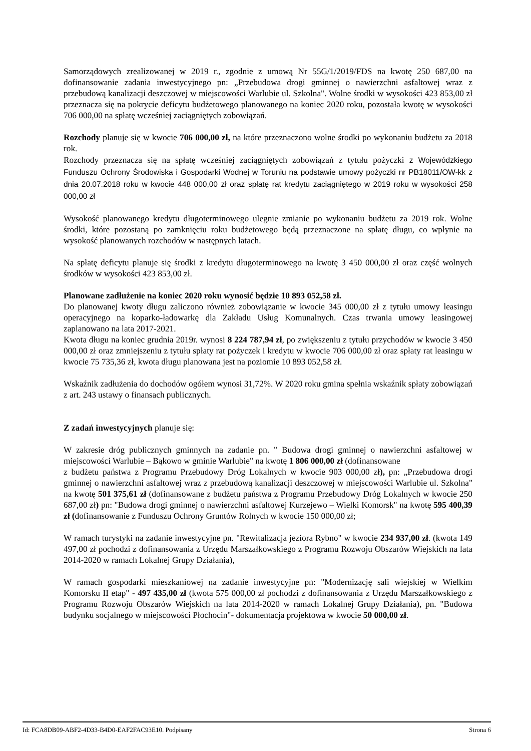Samorządowych zrealizowanej w 2019 r., zgodnie z umową Nr 55G/1/2019/FDS na kwotę 250 687,00 na dofinansowanie zadania inwestycyjnego pn: „Przebudowa drogi gminnej o nawierzchni asfaltowej wraz z przebudową kanalizacji deszczowej w miejscowości Warlubie ul. Szkolna". Wolne środki w wysokości 423 853,00 zł przeznacza się na pokrycie deficytu budżetowego planowanego na koniec 2020 roku, pozostała kwotę w wysokości 706 000,00 na spłatę wcześniej zaciągniętych zobowiązań.
Rozchody planuje się w kwocie 706 000,00 zł, na które przeznaczono wolne środki po wykonaniu budżetu za 2018 rok.
Rozchody przeznacza się na spłatę wcześniej zaciągniętych zobowiązań z tytułu pożyczki z Wojewódzkiego Funduszu Ochrony Środowiska i Gospodarki Wodnej w Toruniu na podstawie umowy pożyczki nr PB18011/OW-kk z dnia 20.07.2018 roku w kwocie 448 000,00 zł oraz spłatę rat kredytu zaciągniętego w 2019 roku w wysokości 258 000,00 zł
Wysokość planowanego kredytu długoterminowego ulegnie zmianie po wykonaniu budżetu za 2019 rok. Wolne środki, które pozostaną po zamknięciu roku budżetowego będą przeznaczone na spłatę długu, co wpłynie na wysokość planowanych rozchodów w następnych latach.
Na spłatę deficytu planuje się środki z kredytu długoterminowego na kwotę 3 450 000,00 zł oraz część wolnych środków w wysokości 423 853,00 zł.
Planowane zadłużenie na koniec 2020 roku wynosić będzie 10 893 052,58 zł.
Do planowanej kwoty długu zaliczono również zobowiązanie w kwocie 345 000,00 zł z tytułu umowy leasingu operacyjnego na koparko-ładowarkę dla Zakładu Usług Komunalnych. Czas trwania umowy leasingowej zaplanowano na lata 2017-2021.
Kwota długu na koniec grudnia 2019r. wynosi 8 224 787,94 zł, po zwiększeniu z tytułu przychodów w kwocie 3 450 000,00 zł oraz zmniejszeniu z tytułu spłaty rat pożyczek i kredytu w kwocie 706 000,00 zł oraz spłaty rat leasingu w kwocie 75 735,36 zł, kwota długu planowana jest na poziomie 10 893 052,58 zł.
Wskaźnik zadłużenia do dochodów ogółem wynosi 31,72%. W 2020 roku gmina spełnia wskaźnik spłaty zobowiązań z art. 243 ustawy o finansach publicznych.
Z zadań inwestycyjnych planuje się:
W zakresie dróg publicznych gminnych na zadanie pn. " Budowa drogi gminnej o nawierzchni asfaltowej w miejscowości Warlubie – Bąkowo w gminie Warlubie" na kwotę 1 806 000,00 zł (dofinansowane
z budżetu państwa z Programu Przebudowy Dróg Lokalnych w kwocie 903 000,00 zł), pn: „Przebudowa drogi gminnej o nawierzchni asfaltowej wraz z przebudową kanalizacji deszczowej w miejscowości Warlubie ul. Szkolna" na kwotę 501 375,61 zł (dofinansowane z budżetu państwa z Programu Przebudowy Dróg Lokalnych w kwocie 250 687,00 zł) pn: "Budowa drogi gminnej o nawierzchni asfaltowej Kurzejewo – Wielki Komorsk" na kwotę 595 400,39 zł (dofinansowanie z Funduszu Ochrony Gruntów Rolnych w kwocie 150 000,00 zł;
W ramach turystyki na zadanie inwestycyjne pn. "Rewitalizacja jeziora Rybno" w kwocie 234 937,00 zł. (kwota 149 497,00 zł pochodzi z dofinansowania z Urzędu Marszałkowskiego z Programu Rozwoju Obszarów Wiejskich na lata 2014-2020 w ramach Lokalnej Grupy Działania),
W ramach gospodarki mieszkaniowej na zadanie inwestycyjne pn: "Modernizację sali wiejskiej w Wielkim Komorsku II etap" - 497 435,00 zł (kwota 575 000,00 zł pochodzi z dofinansowania z Urzędu Marszałkowskiego z Programu Rozwoju Obszarów Wiejskich na lata 2014-2020 w ramach Lokalnej Grupy Działania), pn. "Budowa budynku socjalnego w miejscowości Płochocin"- dokumentacja projektowa w kwocie 50 000,00 zł.
Id: FCA8DB09-ABF2-4D33-B4D0-EAF2FAC93E10. Podpisany Strona 6